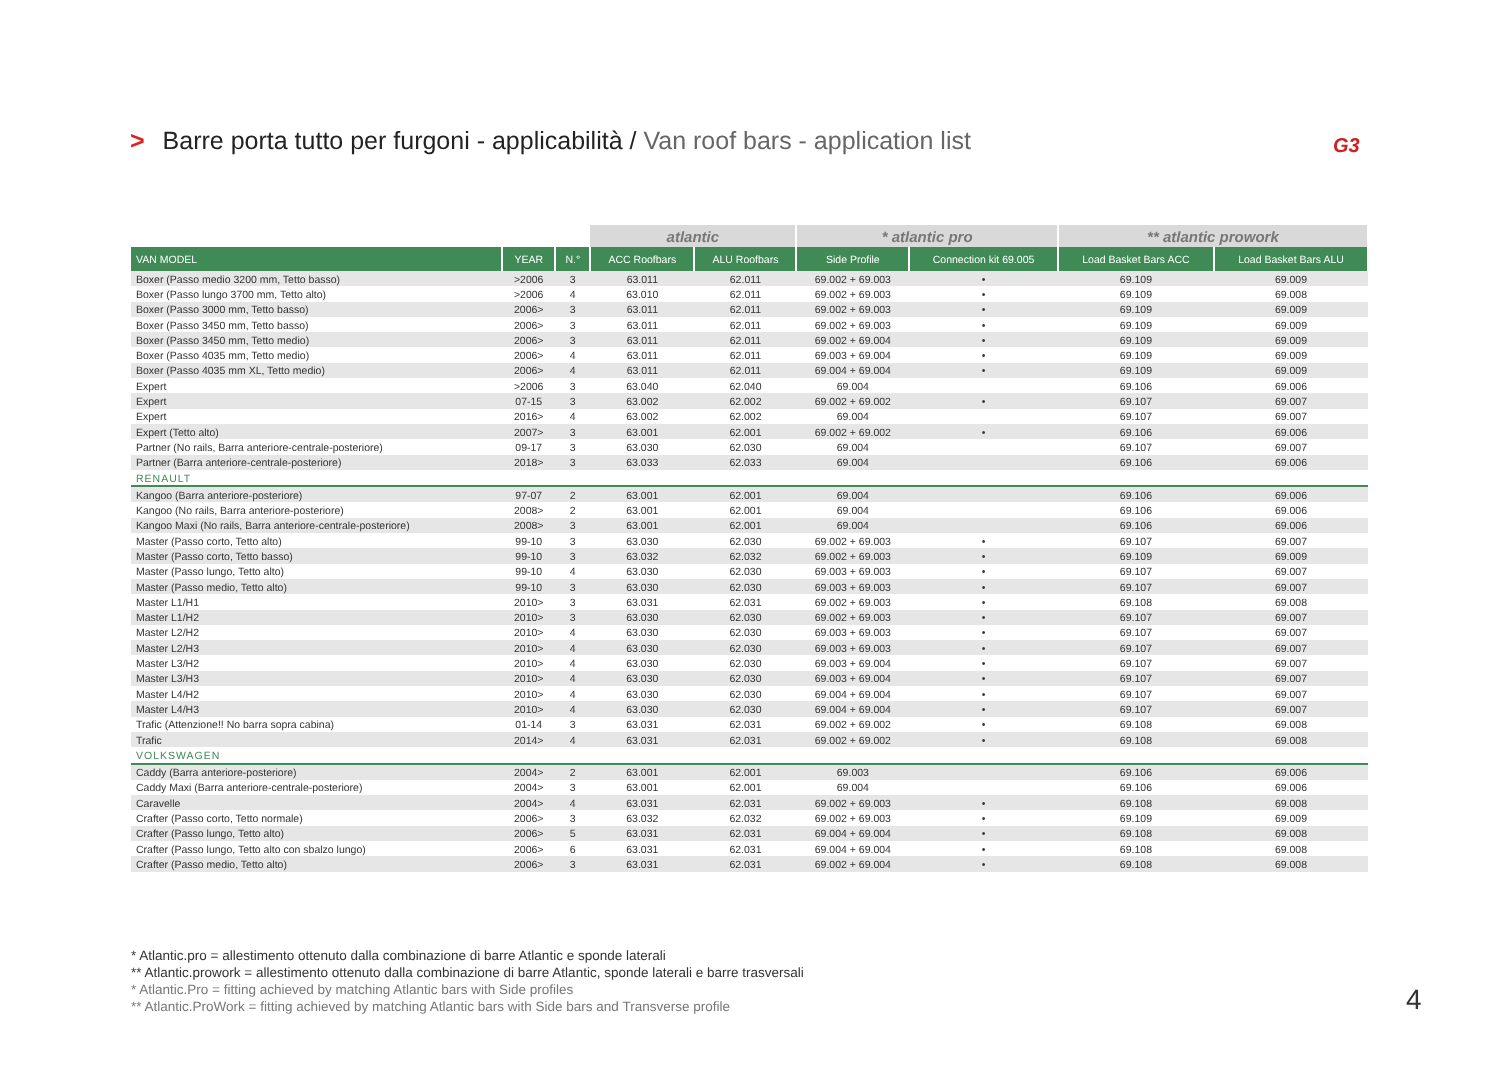> Barre porta tutto per furgoni - applicabilità / Van roof bars - application list
G3
| | | | atlantic | | * atlantic pro | | ** atlantic prowork | |
| --- | --- | --- | --- | --- | --- | --- | --- | --- |
| VAN MODEL | YEAR | N.° | ACC Roofbars | ALU Roofbars | Side Profile | Connection kit 69.005 | Load Basket Bars ACC | Load Basket Bars ALU |
| Boxer (Passo medio 3200 mm, Tetto basso) | >2006 | 3 | 63.011 | 62.011 | 69.002 + 69.003 | • | 69.109 | 69.009 |
| Boxer (Passo lungo 3700 mm, Tetto alto) | >2006 | 4 | 63.010 | 62.011 | 69.002 + 69.003 | • | 69.109 | 69.008 |
| Boxer (Passo 3000 mm, Tetto basso) | 2006> | 3 | 63.011 | 62.011 | 69.002 + 69.003 | • | 69.109 | 69.009 |
| Boxer (Passo 3450 mm, Tetto basso) | 2006> | 3 | 63.011 | 62.011 | 69.002 + 69.003 | • | 69.109 | 69.009 |
| Boxer (Passo 3450 mm, Tetto medio) | 2006> | 3 | 63.011 | 62.011 | 69.002 + 69.004 | • | 69.109 | 69.009 |
| Boxer (Passo 4035 mm, Tetto medio) | 2006> | 4 | 63.011 | 62.011 | 69.003 + 69.004 | • | 69.109 | 69.009 |
| Boxer (Passo 4035 mm XL, Tetto medio) | 2006> | 4 | 63.011 | 62.011 | 69.004 + 69.004 | • | 69.109 | 69.009 |
| Expert | >2006 | 3 | 63.040 | 62.040 | 69.004 | | 69.106 | 69.006 |
| Expert | 07-15 | 3 | 63.002 | 62.002 | 69.002 + 69.002 | • | 69.107 | 69.007 |
| Expert | 2016> | 4 | 63.002 | 62.002 | 69.004 | | 69.107 | 69.007 |
| Expert (Tetto alto) | 2007> | 3 | 63.001 | 62.001 | 69.002 + 69.002 | • | 69.106 | 69.006 |
| Partner (No rails, Barra anteriore-centrale-posteriore) | 09-17 | 3 | 63.030 | 62.030 | 69.004 | | 69.107 | 69.007 |
| Partner (Barra anteriore-centrale-posteriore) | 2018> | 3 | 63.033 | 62.033 | 69.004 | | 69.106 | 69.006 |
| RENAULT | | | | | | | | |
| Kangoo (Barra anteriore-posteriore) | 97-07 | 2 | 63.001 | 62.001 | 69.004 | | 69.106 | 69.006 |
| Kangoo (No rails, Barra anteriore-posteriore) | 2008> | 2 | 63.001 | 62.001 | 69.004 | | 69.106 | 69.006 |
| Kangoo Maxi (No rails, Barra anteriore-centrale-posteriore) | 2008> | 3 | 63.001 | 62.001 | 69.004 | | 69.106 | 69.006 |
| Master (Passo corto, Tetto alto) | 99-10 | 3 | 63.030 | 62.030 | 69.002 + 69.003 | • | 69.107 | 69.007 |
| Master (Passo corto, Tetto basso) | 99-10 | 3 | 63.032 | 62.032 | 69.002 + 69.003 | • | 69.109 | 69.009 |
| Master (Passo lungo, Tetto alto) | 99-10 | 4 | 63.030 | 62.030 | 69.003 + 69.003 | • | 69.107 | 69.007 |
| Master (Passo medio, Tetto alto) | 99-10 | 3 | 63.030 | 62.030 | 69.003 + 69.003 | • | 69.107 | 69.007 |
| Master L1/H1 | 2010> | 3 | 63.031 | 62.031 | 69.002 + 69.003 | • | 69.108 | 69.008 |
| Master L1/H2 | 2010> | 3 | 63.030 | 62.030 | 69.002 + 69.003 | • | 69.107 | 69.007 |
| Master L2/H2 | 2010> | 4 | 63.030 | 62.030 | 69.003 + 69.003 | • | 69.107 | 69.007 |
| Master L2/H3 | 2010> | 4 | 63.030 | 62.030 | 69.003 + 69.003 | • | 69.107 | 69.007 |
| Master L3/H2 | 2010> | 4 | 63.030 | 62.030 | 69.003 + 69.004 | • | 69.107 | 69.007 |
| Master L3/H3 | 2010> | 4 | 63.030 | 62.030 | 69.003 + 69.004 | • | 69.107 | 69.007 |
| Master L4/H2 | 2010> | 4 | 63.030 | 62.030 | 69.004 + 69.004 | • | 69.107 | 69.007 |
| Master L4/H3 | 2010> | 4 | 63.030 | 62.030 | 69.004 + 69.004 | • | 69.107 | 69.007 |
| Trafic (Attenzione!! No barra sopra cabina) | 01-14 | 3 | 63.031 | 62.031 | 69.002 + 69.002 | • | 69.108 | 69.008 |
| Trafic | 2014> | 4 | 63.031 | 62.031 | 69.002 + 69.002 | • | 69.108 | 69.008 |
| VOLKSWAGEN | | | | | | | | |
| Caddy (Barra anteriore-posteriore) | 2004> | 2 | 63.001 | 62.001 | 69.003 | | 69.106 | 69.006 |
| Caddy Maxi (Barra anteriore-centrale-posteriore) | 2004> | 3 | 63.001 | 62.001 | 69.004 | | 69.106 | 69.006 |
| Caravelle | 2004> | 4 | 63.031 | 62.031 | 69.002 + 69.003 | • | 69.108 | 69.008 |
| Crafter (Passo corto, Tetto normale) | 2006> | 3 | 63.032 | 62.032 | 69.002 + 69.003 | • | 69.109 | 69.009 |
| Crafter (Passo lungo, Tetto alto) | 2006> | 5 | 63.031 | 62.031 | 69.004 + 69.004 | • | 69.108 | 69.008 |
| Crafter (Passo lungo, Tetto alto con sbalzo lungo) | 2006> | 6 | 63.031 | 62.031 | 69.004 + 69.004 | • | 69.108 | 69.008 |
| Crafter (Passo medio, Tetto alto) | 2006> | 3 | 63.031 | 62.031 | 69.002 + 69.004 | • | 69.108 | 69.008 |
* Atlantic.pro = allestimento ottenuto dalla combinazione di barre Atlantic e sponde laterali
** Atlantic.prowork = allestimento ottenuto dalla combinazione di barre Atlantic, sponde laterali e barre trasversali
* Atlantic.Pro = fitting achieved by matching Atlantic bars with Side profiles
** Atlantic.ProWork = fitting achieved by matching Atlantic bars with Side bars and Transverse profile
4